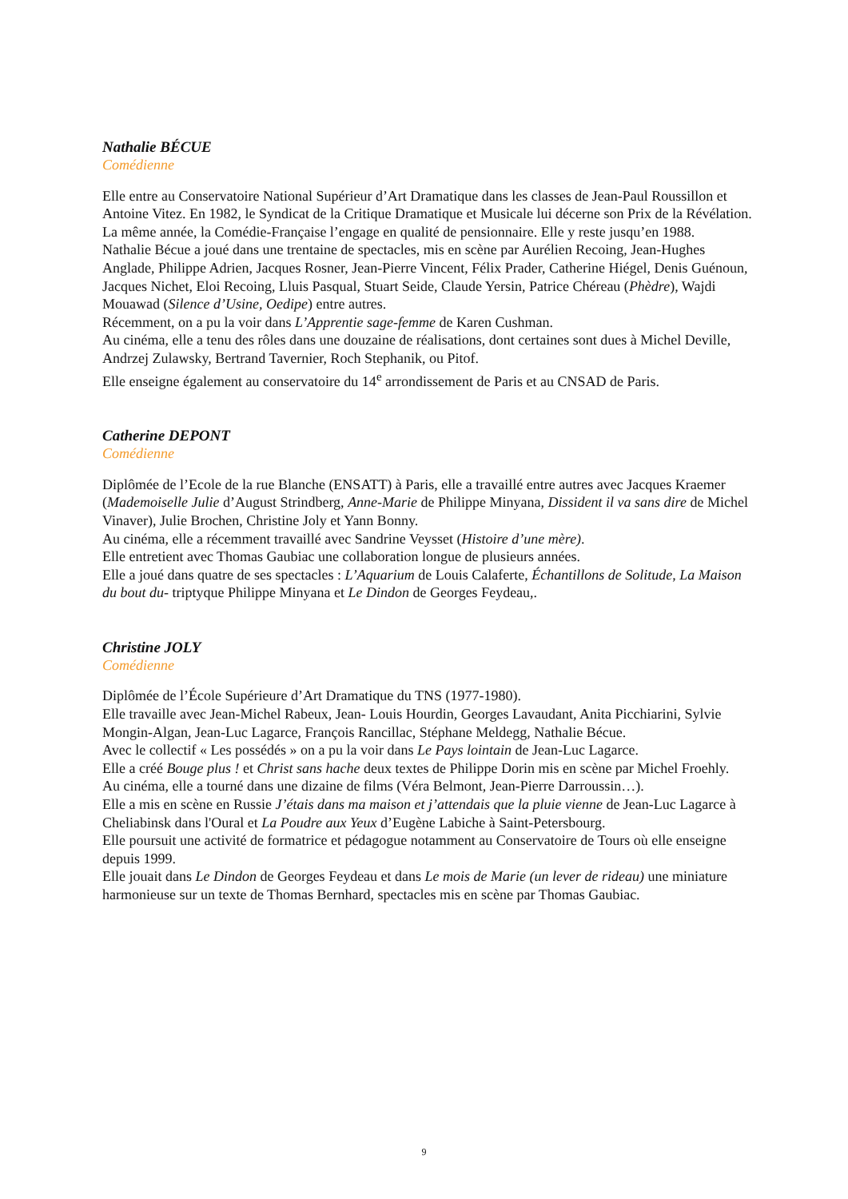Nathalie BÉCUE
Comédienne
Elle entre au Conservatoire National Supérieur d’Art Dramatique dans les classes de Jean-Paul Roussillon et Antoine Vitez. En 1982, le Syndicat de la Critique Dramatique et Musicale lui décerne son Prix de la Révélation. La même année, la Comédie-Française l’engage en qualité de pensionnaire. Elle y reste jusqu’en 1988.
Nathalie Bécue a joué dans une trentaine de spectacles, mis en scène par Aurélien Recoing, Jean-Hughes Anglade, Philippe Adrien, Jacques Rosner, Jean-Pierre Vincent, Félix Prader, Catherine Hiégel, Denis Guénoun, Jacques Nichet, Eloi Recoing, Lluis Pasqual, Stuart Seide, Claude Yersin, Patrice Chéreau (Phèdre), Wajdi Mouawad (Silence d’Usine, Oedipe) entre autres.
Récemment, on a pu la voir dans L’Apprentie sage-femme de Karen Cushman.
Au cinéma, elle a tenu des rôles dans une douzaine de réalisations, dont certaines sont dues à Michel Deville, Andrzej Zulawsky, Bertrand Tavernier, Roch Stephanik, ou Pitof.
Elle enseigne également au conservatoire du 14<sup>e</sup> arrondissement de Paris et au CNSAD de Paris.
Catherine DEPONT
Comédienne
Diplômée de l’Ecole de la rue Blanche (ENSATT) à Paris, elle a travaillé entre autres avec Jacques Kraemer (Mademoiselle Julie d’August Strindberg, Anne-Marie de Philippe Minyana, Dissident il va sans dire de Michel Vinaver), Julie Brochen, Christine Joly et Yann Bonny.
Au cinéma, elle a récemment travaillé avec Sandrine Veysset (Histoire d’une mère).
Elle entretient avec Thomas Gaubiac une collaboration longue de plusieurs années.
Elle a joué dans quatre de ses spectacles : L’Aquarium de Louis Calaferte, Échantillons de Solitude, La Maison du bout du- triptyque Philippe Minyana et Le Dindon de Georges Feydeau,.
Christine JOLY
Comédienne
Diplômée de l’École Supérieure d’Art Dramatique du TNS (1977-1980).
Elle travaille avec Jean-Michel Rabeux, Jean- Louis Hourdin, Georges Lavaudant, Anita Picchiarini, Sylvie Mongin-Algan, Jean-Luc Lagarce, François Rancillac, Stéphane Meldegg, Nathalie Bécue.
Avec le collectif « Les possédés » on a pu la voir dans Le Pays lointain de Jean-Luc Lagarce.
Elle a créé Bouge plus ! et Christ sans hache deux textes de Philippe Dorin mis en scène par Michel Froehly.
Au cinéma, elle a tourné dans une dizaine de films (Véra Belmont, Jean-Pierre Darroussin…).
Elle a mis en scène en Russie J’étais dans ma maison et j’attendais que la pluie vienne de Jean-Luc Lagarce à Cheliabinsk dans l'Oural et La Poudre aux Yeux d’Eugène Labiche à Saint-Petersbourg.
Elle poursuit une activité de formatrice et pédagogue notamment au Conservatoire de Tours où elle enseigne depuis 1999.
Elle jouait dans Le Dindon de Georges Feydeau et dans Le mois de Marie (un lever de rideau) une miniature harmonieuse sur un texte de Thomas Bernhard, spectacles mis en scène par Thomas Gaubiac.
9